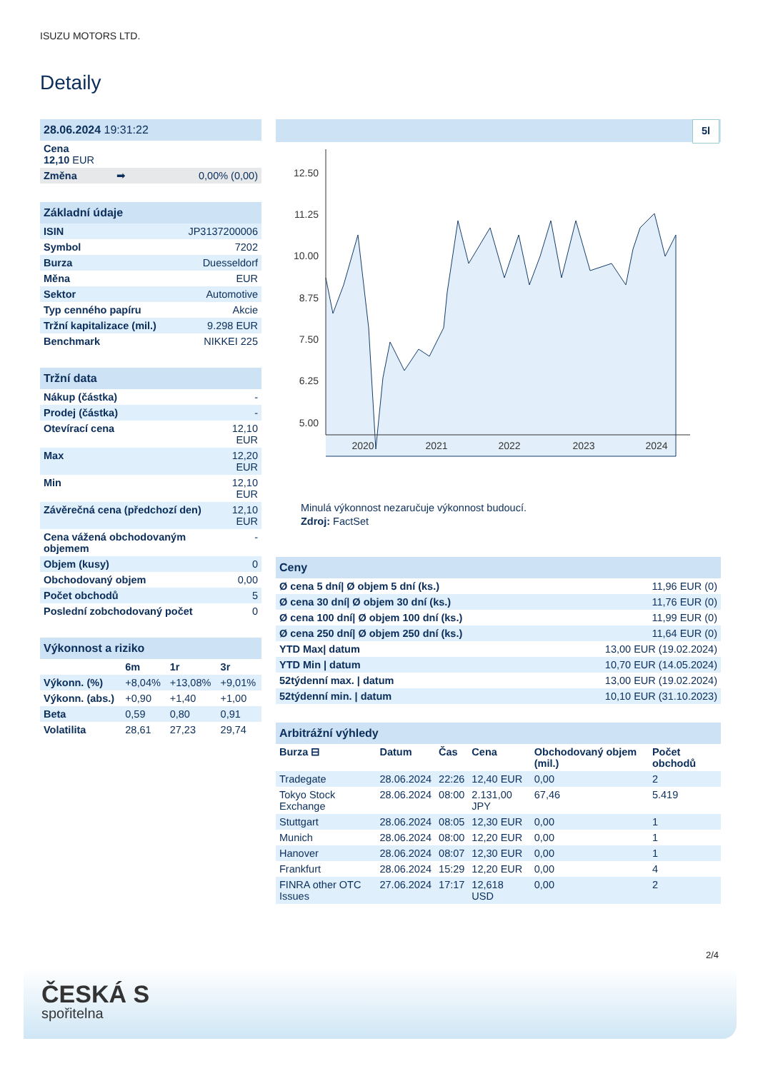ISUZU MOTORS LTD.
Detaily
| 28.06.2024 19:31:22 | | |
| Cena 12,10 EUR | | |
| Změna | ➡ | 0,00% (0,00) |
| Základní údaje | |
| ISIN | JP3137200006 |
| Symbol | 7202 |
| Burza | Duesseldorf |
| Měna | EUR |
| Sektor | Automotive |
| Typ cenného papíru | Akcie |
| Tržní kapitalizace (mil.) | 9.298 EUR |
| Benchmark | NIKKEI 225 |
| Tržní data | |
| Nákup (částka) | - |
| Prodej (částka) | - |
| Otevírací cena | 12,10 EUR |
| Max | 12,20 EUR |
| Min | 12,10 EUR |
| Závěrečná cena (předchozí den) | 12,10 EUR |
| Cena vážená obchodovaným objemem | - |
| Objem (kusy) | 0 |
| Obchodovaný objem | 0,00 |
| Počet obchodů | 5 |
| Poslední zobchodovaný počet | 0 |
| Výkonnost a riziko | | | |
| | 6m | 1r | 3r |
| Výkonn. (%) | +8,04% | +13,08% | +9,01% |
| Výkonn. (abs.) | +0,90 | +1,40 | +1,00 |
| Beta | 0,59 | 0,80 | 0,91 |
| Volatilita | 28,61 | 27,23 | 29,74 |
5l
12.50
11.25
10.00
8.75
7.50
6.25
5.00
2020
2021
2022
2023
2024
Minulá výkonnost nezaručuje výkonnost budoucí.
Zdroj: FactSet
| Ceny | |
| Ø cena 5 dní/ Ø objem 5 dní (ks.) | 11,96 EUR (0) |
| Ø cena 30 dní/ Ø objem 30 dní (ks.) | 11,76 EUR (0) |
| Ø cena 100 dní/ Ø objem 100 dní (ks.) | 11,99 EUR (0) |
| Ø cena 250 dní/ Ø objem 250 dní (ks.) | 11,64 EUR (0) |
| YTD Max/ datum | 13,00 EUR (19.02.2024) |
| YTD Min / datum | 10,70 EUR (14.05.2024) |
| 52týdenní max. / datum | 13,00 EUR (19.02.2024) |
| 52týdenní min. / datum | 10,10 EUR (31.10.2023) |
| Arbitrážní výhledy | | | | | |
| Burza ⊟ | Datum | Čas | Cena | Obchodovaný objem (mil.) | Počet obchodů |
| Tradegate | 28.06.2024 | 22:26 | 12,40 EUR | 0,00 | 2 |
| Tokyo Stock Exchange | 28.06.2024 | 08:00 | 2.131,00 JPY | 67,46 | 5.419 |
| Stuttgart | 28.06.2024 | 08:05 | 12,30 EUR | 0,00 | 1 |
| Munich | 28.06.2024 | 08:00 | 12,20 EUR | 0,00 | 1 |
| Hanover | 28.06.2024 | 08:07 | 12,30 EUR | 0,00 | 1 |
| Frankfurt | 28.06.2024 | 15:29 | 12,20 EUR | 0,00 | 4 |
| FINRA other OTC Issues | 27.06.2024 | 17:17 | 12,618 USD | 0,00 | 2 |
2/4
ČESKÁ S
spořitelna